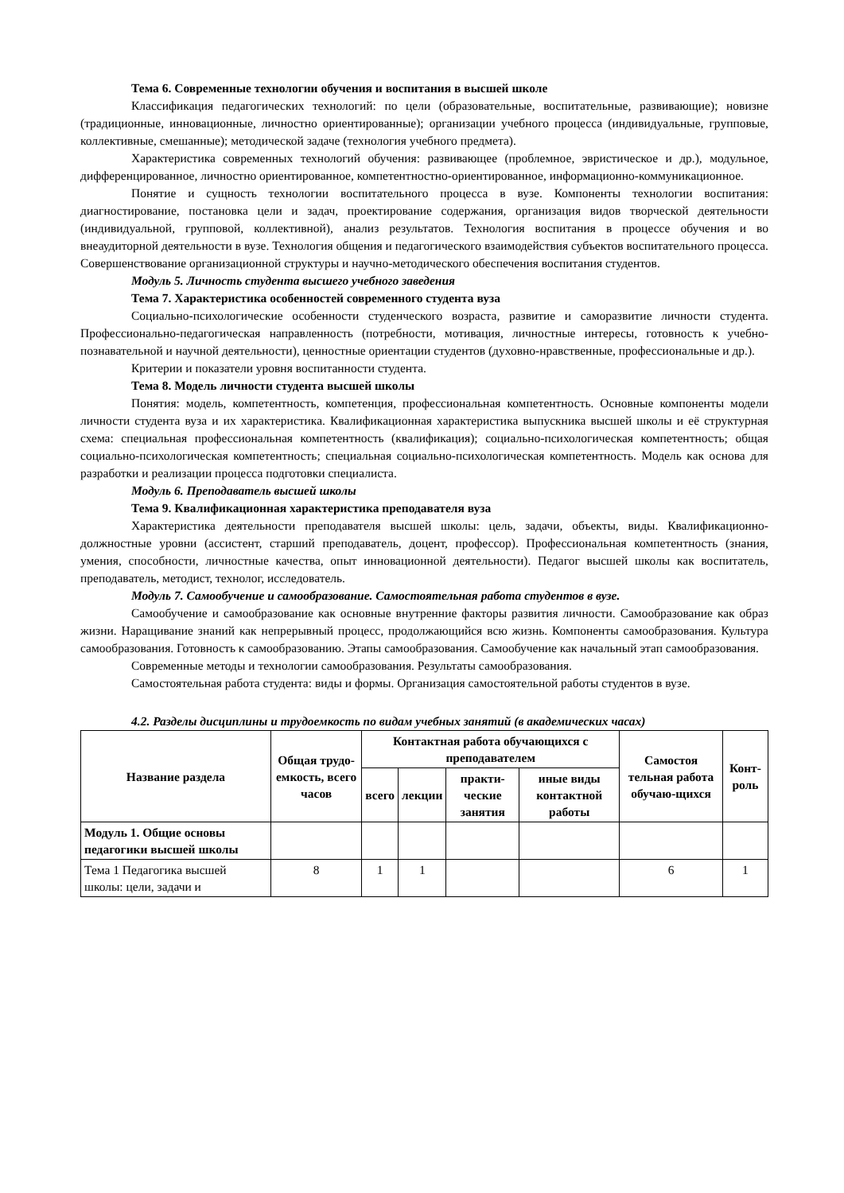Тема 6. Современные технологии обучения и воспитания в высшей школе
Классификация педагогических технологий: по цели (образовательные, воспитательные, развивающие); новизне (традиционные, инновационные, личностно ориентированные); организации учебного процесса (индивидуальные, групповые, коллективные, смешанные); методической задаче (технология учебного предмета).
Характеристика современных технологий обучения: развивающее (проблемное, эвристическое и др.), модульное, дифференцированное, личностно ориентированное, компетентностно-ориентированное, информационно-коммуникационное.
Понятие и сущность технологии воспитательного процесса в вузе. Компоненты технологии воспитания: диагностирование, постановка цели и задач, проектирование содержания, организация видов творческой деятельности (индивидуальной, групповой, коллективной), анализ результатов. Технология воспитания в процессе обучения и во внеаудиторной деятельности в вузе. Технология общения и педагогического взаимодействия субъектов воспитательного процесса. Совершенствование организационной структуры и научно-методического обеспечения воспитания студентов.
Модуль 5. Личность студента высшего учебного заведения
Тема 7. Характеристика особенностей современного студента вуза
Социально-психологические особенности студенческого возраста, развитие и саморазвитие личности студента. Профессионально-педагогическая направленность (потребности, мотивация, личностные интересы, готовность к учебно-познавательной и научной деятельности), ценностные ориентации студентов (духовно-нравственные, профессиональные и др.).
Критерии и показатели уровня воспитанности студента.
Тема 8. Модель личности студента высшей школы
Понятия: модель, компетентность, компетенция, профессиональная компетентность. Основные компоненты модели личности студента вуза и их характеристика. Квалификационная характеристика выпускника высшей школы и её структурная схема: специальная профессиональная компетентность (квалификация); социально-психологическая компетентность; общая социально-психологическая компетентность; специальная социально-психологическая компетентность. Модель как основа для разработки и реализации процесса подготовки специалиста.
Модуль 6. Преподаватель высшей школы
Тема 9. Квалификационная характеристика преподавателя вуза
Характеристика деятельности преподавателя высшей школы: цель, задачи, объекты, виды. Квалификационно-должностные уровни (ассистент, старший преподаватель, доцент, профессор). Профессиональная компетентность (знания, умения, способности, личностные качества, опыт инновационной деятельности). Педагог высшей школы как воспитатель, преподаватель, методист, технолог, исследователь.
Модуль 7. Самообучение и самообразование. Самостоятельная работа студентов в вузе.
Самообучение и самообразование как основные внутренние факторы развития личности. Самообразование как образ жизни. Наращивание знаний как непрерывный процесс, продолжающийся всю жизнь. Компоненты самообразования. Культура самообразования. Готовность к самообразованию. Этапы самообразования. Самообучение как начальный этап самообразования.
Современные методы и технологии самообразования. Результаты самообразования.
Самостоятельная работа студента: виды и формы. Организация самостоятельной работы студентов в вузе.
4.2. Разделы дисциплины и трудоемкость по видам учебных занятий (в академических часах)
| Название раздела | Общая трудо-емкость, всего часов | Контактная работа обучающихся с преподавателем | | | | Самостоя тельная работа обучаю-щихся | Конт-роль |
| --- | --- | --- | --- | --- | --- | --- | --- |
| | | всего | лекции | практи-ческие занятия | иные виды контактной работы | | |
| Модуль 1. Общие основы педагогики высшей школы | | | | | | | |
| Тема 1 Педагогика высшей школы: цели, задачи и | 8 | 1 | 1 | | | 6 | 1 |